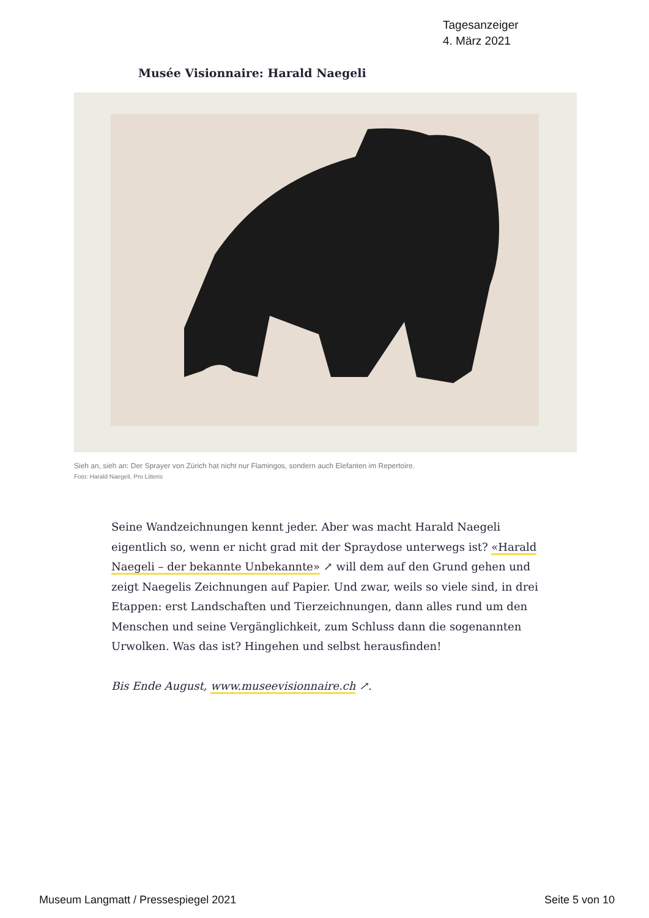Tagesanzeiger
4. März 2021
Musée Visionnaire: Harald Naegeli
Sieh an, sieh an: Der Sprayer von Zürich hat nicht nur Flamingos, sondern auch Elefanten im Repertoire.
Foto: Harald Naegeli, Pro Litteris
Seine Wandzeichnungen kennt jeder. Aber was macht Harald Naegeli eigentlich so, wenn er nicht grad mit der Spraydose unterwegs ist? «Harald Naegeli – der bekannte Unbekannte» ↗ will dem auf den Grund gehen und zeigt Naegelis Zeichnungen auf Papier. Und zwar, weils so viele sind, in drei Etappen: erst Landschaften und Tierzeichnungen, dann alles rund um den Menschen und seine Vergänglichkeit, zum Schluss dann die sogenannten Urwolken. Was das ist? Hingehen und selbst herausfinden!
Bis Ende August, www.museevisionnaire.ch ↗.
Museum Langmatt / Pressespiegel 2021 Seite 5 von 10